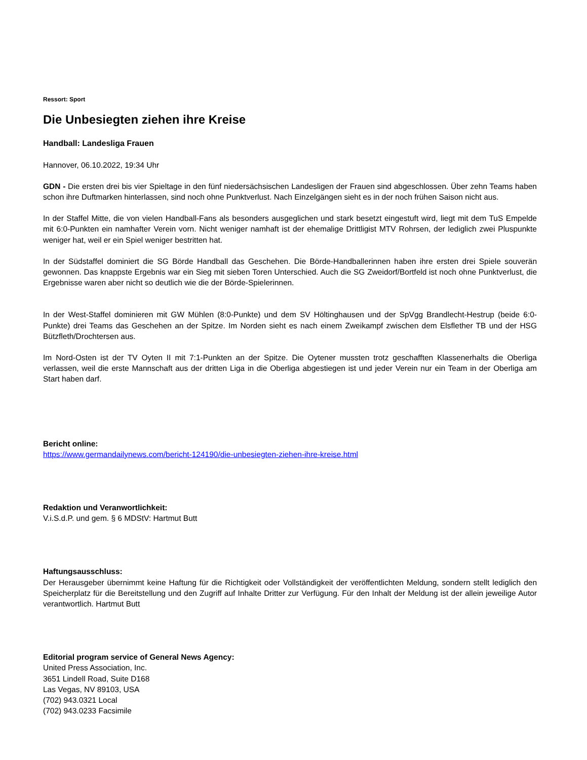Ressort: Sport
Die Unbesiegten ziehen ihre Kreise
Handball: Landesliga Frauen
Hannover, 06.10.2022, 19:34 Uhr
GDN - Die ersten drei bis vier Spieltage in den fünf niedersächsischen Landesligen der Frauen sind abgeschlossen. Über zehn Teams haben schon ihre Duftmarken hinterlassen, sind noch ohne Punktverlust. Nach Einzelgängen sieht es in der noch frühen Saison nicht aus.
In der Staffel Mitte, die von vielen Handball-Fans als besonders ausgeglichen und stark besetzt eingestuft wird, liegt mit dem TuS Empelde mit 6:0-Punkten ein namhafter Verein vorn. Nicht weniger namhaft ist der ehemalige Drittligist MTV Rohrsen, der lediglich zwei Pluspunkte weniger hat, weil er ein Spiel weniger bestritten hat.
In der Südstaffel dominiert die SG Börde Handball das Geschehen. Die Börde-Handballerinnen haben ihre ersten drei Spiele souverän gewonnen. Das knappste Ergebnis war ein Sieg mit sieben Toren Unterschied. Auch die SG Zweidorf/Bortfeld ist noch ohne Punktverlust, die Ergebnisse waren aber nicht so deutlich wie die der Börde-Spielerinnen.
In der West-Staffel dominieren mit GW Mühlen (8:0-Punkte) und dem SV Höltinghausen und der SpVgg Brandlecht-Hestrup (beide 6:0-Punkte) drei Teams das Geschehen an der Spitze. Im Norden sieht es nach einem Zweikampf zwischen dem Elsflether TB und der HSG Bützfleth/Drochtersen aus.
Im Nord-Osten ist der TV Oyten II mit 7:1-Punkten an der Spitze. Die Oytener mussten trotz geschafften Klassenerhalts die Oberliga verlassen, weil die erste Mannschaft aus der dritten Liga in die Oberliga abgestiegen ist und jeder Verein nur ein Team in der Oberliga am Start haben darf.
Bericht online:
https://www.germandailynews.com/bericht-124190/die-unbesiegten-ziehen-ihre-kreise.html
Redaktion und Veranwortlichkeit:
V.i.S.d.P. und gem. § 6 MDStV: Hartmut Butt
Haftungsausschluss:
Der Herausgeber übernimmt keine Haftung für die Richtigkeit oder Vollständigkeit der veröffentlichten Meldung, sondern stellt lediglich den Speicherplatz für die Bereitstellung und den Zugriff auf Inhalte Dritter zur Verfügung. Für den Inhalt der Meldung ist der allein jeweilige Autor verantwortlich. Hartmut Butt
Editorial program service of General News Agency:
United Press Association, Inc.
3651 Lindell Road, Suite D168
Las Vegas, NV 89103, USA
(702) 943.0321 Local
(702) 943.0233 Facsimile